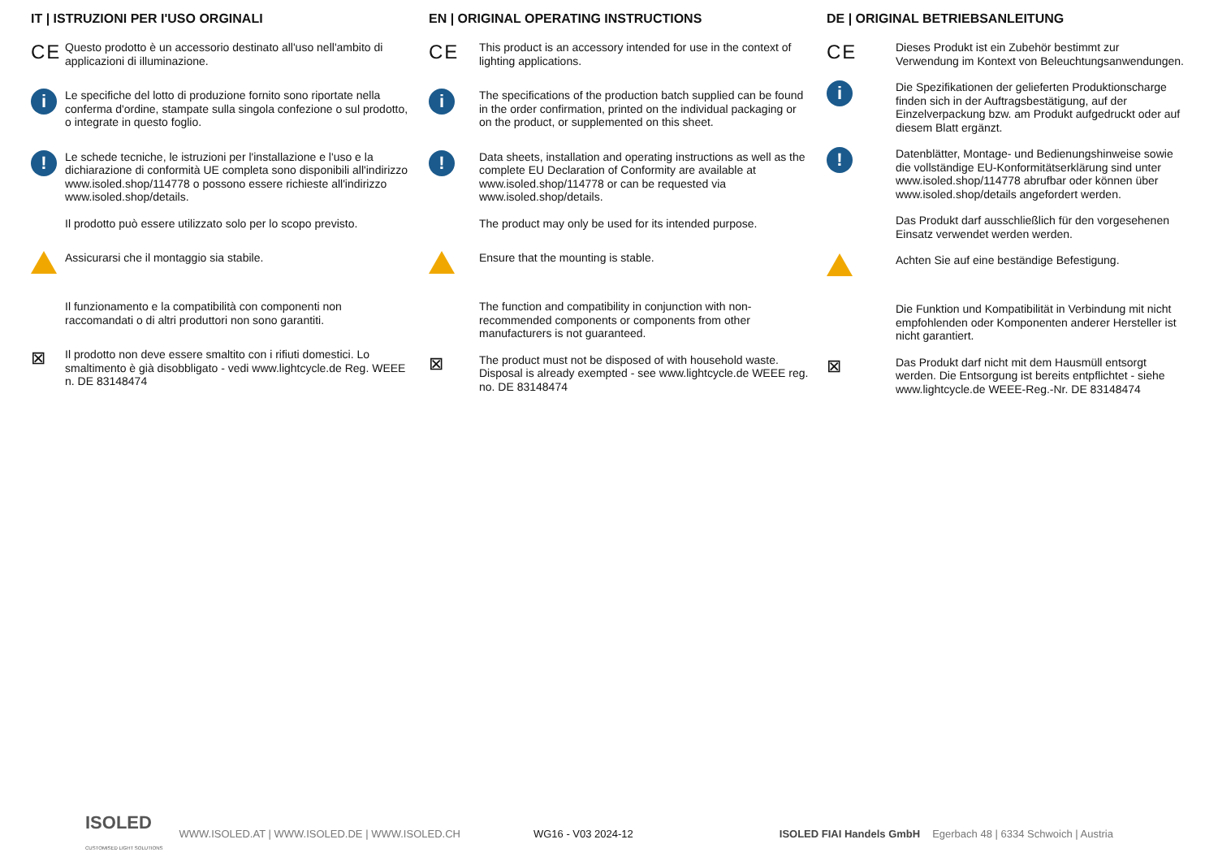IT | ISTRUZIONI PER I'USO ORGINALI
CE
Questo prodotto è un accessorio destinato all'uso nell'ambito di applicazioni di illuminazione.
i
Le specifiche del lotto di produzione fornito sono riportate nella conferma d'ordine, stampate sulla singola confezione o sul prodotto, o integrate in questo foglio.
!
Le schede tecniche, le istruzioni per l'installazione e l'uso e la dichiarazione di conformità UE completa sono disponibili all'indirizzo www.isoled.shop/114778 o possono essere richieste all'indirizzo www.isoled.shop/details.
Il prodotto può essere utilizzato solo per lo scopo previsto.
Assicurarsi che il montaggio sia stabile.
Il funzionamento e la compatibilità con componenti non raccomandati o di altri produttori non sono garantiti.
⊠
Il prodotto non deve essere smaltito con i rifiuti domestici. Lo smaltimento è già disobbligato - vedi www.lightcycle.de Reg. WEEE n. DE 83148474
EN | ORIGINAL OPERATING INSTRUCTIONS
CE
This product is an accessory intended for use in the context of lighting applications.
i
The specifications of the production batch supplied can be found in the order confirmation, printed on the individual packaging or on the product, or supplemented on this sheet.
!
Data sheets, installation and operating instructions as well as the complete EU Declaration of Conformity are available at www.isoled.shop/114778 or can be requested via www.isoled.shop/details.
The product may only be used for its intended purpose.
Ensure that the mounting is stable.
The function and compatibility in conjunction with non-recommended components or components from other manufacturers is not guaranteed.
⊠
The product must not be disposed of with household waste. Disposal is already exempted - see www.lightcycle.de WEEE reg. no. DE 83148474
DE | ORIGINAL BETRIEBSANLEITUNG
CE
Dieses Produkt ist ein Zubehör bestimmt zur Verwendung im Kontext von Beleuchtungsanwendungen.
i
Die Spezifikationen der gelieferten Produktionscharge finden sich in der Auftragsbestätigung, auf der Einzelverpackung bzw. am Produkt aufgedruckt oder auf diesem Blatt ergänzt.
!
Datenblätter, Montage- und Bedienungshinweise sowie die vollständige EU-Konformitätserklärung sind unter www.isoled.shop/114778 abrufbar oder können über www.isoled.shop/details angefordert werden.
Das Produkt darf ausschließlich für den vorgesehenen Einsatz verwendet werden werden.
Achten Sie auf eine beständige Befestigung.
Die Funktion und Kompatibilität in Verbindung mit nicht empfohlenden oder Komponenten anderer Hersteller ist nicht garantiert.
⊠
Das Produkt darf nicht mit dem Hausmüll entsorgt werden. Die Entsorgung ist bereits entpflichtet - siehe www.lightcycle.de WEEE-Reg.-Nr. DE 83148474
ISOLED
CUSTOMISED LIGHT SOLUTIONS WWW.ISOLED.AT | WWW.ISOLED.DE | WWW.ISOLED.CH WG16 - V03 2024-12 ISOLED FIAI Handels GmbH Egerbach 48 | 6334 Schwoich | Austria